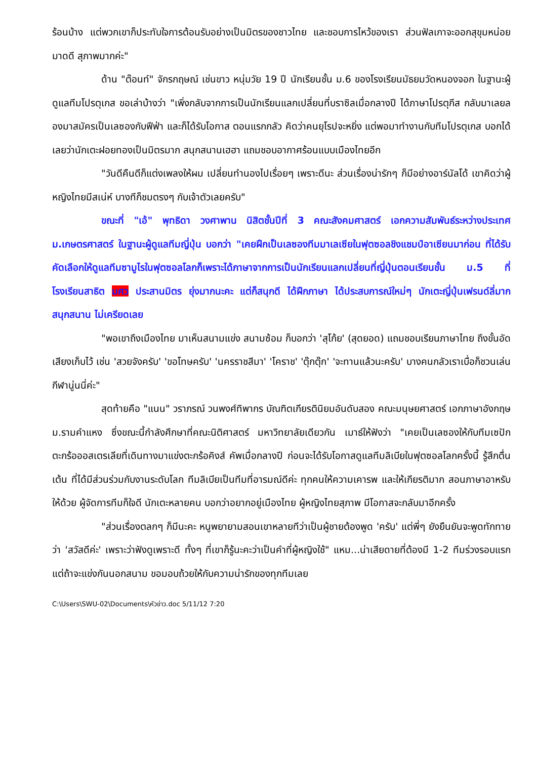ร้อนบ้าง แต่พวกเขาก็ประทับใจการต้อนรับอย่างเป็นมิตรของชาวไทย และชอบการไหว้ของเรา ส่วนฟัลเกาจะออกสุขุมหน่อย มาดดี สุภาพมากค่ะ"
ด้าน "ต๊อนท์" จักรกฤษณ์ เช่นขาว หนุ่มวัย 19 ปี นักเรียนชั้น ม.6 ของโรงเรียนมัธยมวัดหนองจอก ในฐานะผู้ดูแลทีมโปรตุเกส ขอเล่าบ้างว่า "เพิ่งกลับจากการเป็นนักเรียนแลกเปลี่ยนที่บราซิลเมื่อกลางปี ได้ภาษาโปรตุกีส กลับมาเลยลองมาสมัครเป็นเลซองกับฟีฟ่า และก็ได้รับโอกาส ตอนแรกกลัว คิดว่าคนยุโรปจะหยิ่ง แต่พอมาทำงานกับทีมโปรตุเกส บอกได้เลยว่านักเตะฝอยทองเป็นมิตรมาก สนุกสนานเฮฮา แถมชอบอากาศร้อนแบบเมืองไทยอีก
"วันดีคืนดีก็แต่งเพลงให้ผม เปลี่ยนทำนองไปเรื่อยๆ เพราะดีนะ ส่วนเรื่องน่ารักๆ ก็มีอย่างอาร์นัลโด้ เขาคิดว่าผู้หญิงไทยมีสเน่ห์ บางทีก็ชมตรงๆ กับเจ้าตัวเลยครับ"
ขณะที่ "เอ้" พุทธิดา วงศาพาน นิสิตชั้นปีที่ 3 คณะสังคมศาสตร์ เอกความสัมพันธ์ระหว่างประเทศ ม.เกษตรศาสตร์ ในฐานะผู้ดูแลทีมญี่ปุ่น บอกว่า "เคยฝึกเป็นเลซองทีมมาเลเซียในฟุตซอลชิงแชมป์อาเซียนมาก่อน ที่ได้รับคัดเลือกให้ดูแลทีมซามูไรในฟุตซอลโลกก็เพราะได้ภาษาจากการเป็นนักเรียนแลกเปลี่ยนที่ญี่ปุ่นตอนเรียนชั้น ม.5 ที่โรงเรียนสาธิต มศว ประสานมิตร ยุ่งมากนะคะ แต่ก็สนุกดี ได้ฝึกภาษา ได้ประสบการณ์ใหม่ๆ นักเตะญี่ปุ่นเฟรนด์ลี่มาก สนุกสนาน ไม่เครียดเลย
"พอเขาถึงเมืองไทย มาเห็นสนามแข่ง สนามซ้อม ก็บอกว่า 'สุโก้ย' (สุดยอด) แถมชอบเรียนภาษาไทย ถึงขั้นอัดเสียงเก็บไว้ เช่น 'สวยจังครับ' 'ขอโทษครับ' 'นครราชสีมา' 'โคราช' 'ตุ๊กตุ๊ก' 'จะทานแล้วนะครับ' บางคนกลัวเราเบื่อก็ชวนเล่นกีฬานู่นนี่ค่ะ"
สุดท้ายคือ "แนน" วราภรณ์ วนพงศ์ทิพากร บัณฑิตเกียรตินิยมอันดับสอง คณะมนุษยศาสตร์ เอกภาษาอังกฤษ ม.รามคำแหง ซึ่งขณะนี้กำลังศึกษาที่คณะนิติศาสตร์ มหาวิทยาลัยเดียวกัน เมาธ์ให้ฟังว่า "เคยเป็นเลซองให้กับทีมเซปักตะกร้อออสเตรเลียที่เดินทางมาแข่งตะกร้อคิงส์ คัพเมื่อกลางปี ก่อนจะได้รับโอกาสดูแลทีมลิเบียในฟุตซอลโลกครั้งนี้ รู้สึกตื่นเต้น ที่ได้มีส่วนร่วมกับงานระดับโลก ทีมลิเบียเป็นทีมที่อารมณ์ดีค่ะ ทุกคนให้ความเคารพ และให้เกียรติมาก สอนภาษาอาหรับให้ด้วย ผู้จัดการทีมก็ใจดี นักเตะหลายคน บอกว่าอยากอยู่เมืองไทย ผู้หญิงไทยสุภาพ มีโอกาสจะกลับมาอีกครั้ง
"ส่วนเรื่องตลกๆ ก็มีนะคะ หนูพยายามสอนเขาหลายทีว่าเป็นผู้ชายต้องพูด 'ครับ' แต่พี่ๆ ยังยืนยันจะพูดทักทายว่า 'สวัสดีค่ะ' เพราะว่าฟังดูเพราะดี ทั้งๆ ที่เขาก็รู้นะคะว่าเป็นคำที่ผู้หญิงใช้" แหม...น่าเสียดายที่ต้องมี 1-2 ทีมร่วงรอบแรก แต่ถ้าจะแข่งกันนอกสนาม ขอมอบถ้วยให้กับความน่ารักของทุกทีมเลย
C:\Users\SWU-02\Documents\หัวข่าว.doc 5/11/12 7:20